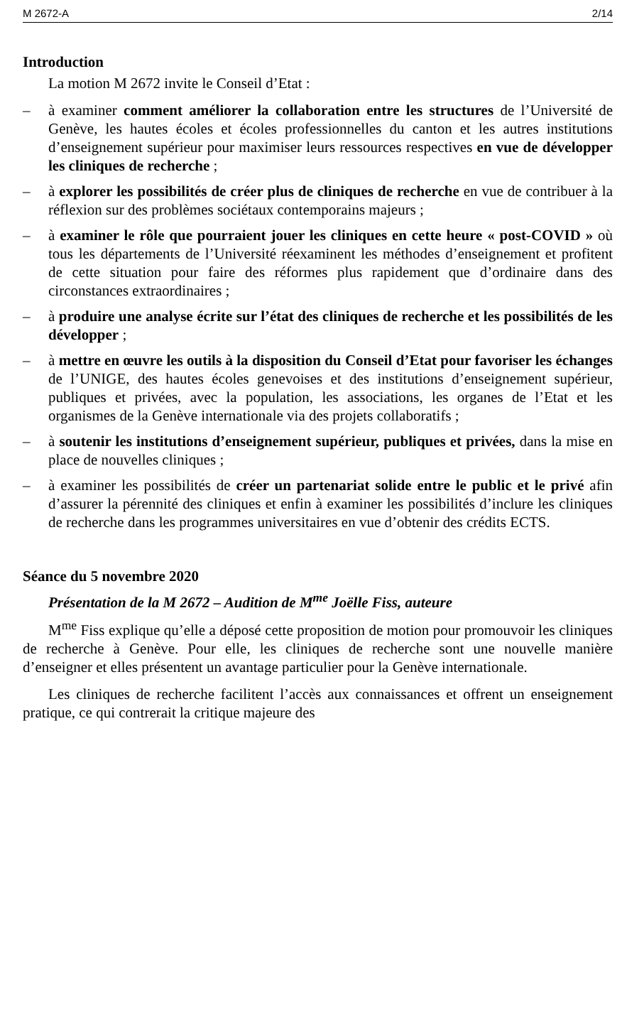M 2672-A 2/14
Introduction
La motion M 2672 invite le Conseil d’Etat :
– à examiner comment améliorer la collaboration entre les structures de l’Université de Genève, les hautes écoles et écoles professionnelles du canton et les autres institutions d’enseignement supérieur pour maximiser leurs ressources respectives en vue de développer les cliniques de recherche ;
– à explorer les possibilités de créer plus de cliniques de recherche en vue de contribuer à la réflexion sur des problèmes sociétaux contemporains majeurs ;
– à examiner le rôle que pourraient jouer les cliniques en cette heure « post-COVID » où tous les départements de l’Université réexaminent les méthodes d’enseignement et profitent de cette situation pour faire des réformes plus rapidement que d’ordinaire dans des circonstances extraordinaires ;
– à produire une analyse écrite sur l’état des cliniques de recherche et les possibilités de les développer ;
– à mettre en œuvre les outils à la disposition du Conseil d’Etat pour favoriser les échanges de l’UNIGE, des hautes écoles genevoises et des institutions d’enseignement supérieur, publiques et privées, avec la population, les associations, les organes de l’Etat et les organismes de la Genève internationale via des projets collaboratifs ;
– à soutenir les institutions d’enseignement supérieur, publiques et privées, dans la mise en place de nouvelles cliniques ;
– à examiner les possibilités de créer un partenariat solide entre le public et le privé afin d’assurer la pérennité des cliniques et enfin à examiner les possibilités d’inclure les cliniques de recherche dans les programmes universitaires en vue d’obtenir des crédits ECTS.
Séance du 5 novembre 2020
Présentation de la M 2672 – Audition de M<sup>me</sup> Joëlle Fiss, auteure
M<sup>me</sup> Fiss explique qu’elle a déposé cette proposition de motion pour promouvoir les cliniques de recherche à Genève. Pour elle, les cliniques de recherche sont une nouvelle manière d’enseigner et elles présentent un avantage particulier pour la Genève internationale.
Les cliniques de recherche facilitent l’accès aux connaissances et offrent un enseignement pratique, ce qui contrerait la critique majeure des